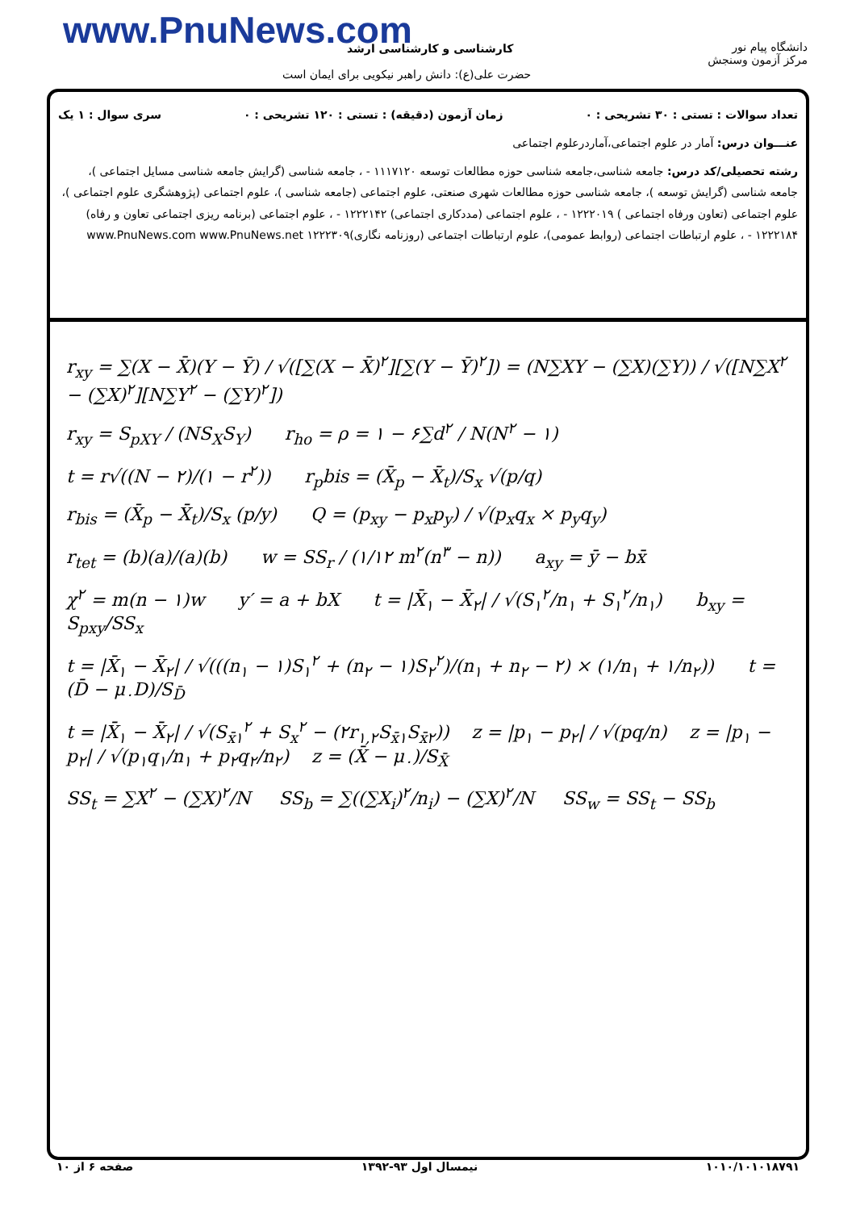www.PnuNews.com کارشناسی و کارشناسی ارشد
حضرت علی(ع): دانش راهبر نیکویی برای ایمان است
دانشگاه پیام نور
مرکز آزمون وسنجش
تعداد سوالات : تستی : ۳۰ تشریحی : ۰ زمان آزمون (دقیقه) : تستی : ۱۲۰ تشریحی : ۰ سری سوال : ۱ یک
عنـــوان درس: آمار در علوم اجتماعی،آماردرعلوم اجتماعی
رشته تحصیلی/کد درس: جامعه شناسی،جامعه شناسی حوزه مطالعات توسعه ۱۱۱۷۱۲۰ - ، جامعه شناسی (گرایش جامعه شناسی مسایل اجتماعی )، جامعه شناسی (گرایش توسعه )، جامعه شناسی حوزه مطالعات شهری صنعتی، علوم اجتماعی (جامعه شناسی )، علوم اجتماعی (پژوهشگری علوم اجتماعی )، علوم اجتماعی (تعاون ورفاه اجتماعی ) ۱۲۲۲۰۱۹ - ، علوم اجتماعی (مددکاری اجتماعی) ۱۲۲۲۱۴۲ - ، علوم اجتماعی (برنامه ریزی اجتماعی تعاون و رفاه) ۱۲۲۲۱۸۴ - ، علوم ارتباطات اجتماعی (روابط عمومی)، علوم ارتباطات اجتماعی (روزنامه نگاری)۱۲۲۲۳۰۹ www.PnuNews.com www.PnuNews.net
r<sub>xy</sub> = ∑(X − X̄)(Y − Ȳ) / √([∑(X − X̄)<sup>۲</sup>][∑(Y − Ȳ)<sup>۲</sup>]) = (N∑XY − (∑X)(∑Y)) / √([N∑X<sup>۲</sup> − (∑X)<sup>۲</sup>][N∑Y<sup>۲</sup> − (∑Y)<sup>۲</sup>])
r<sub>xy</sub> = S<sub>pXY</sub> / (NS<sub>X</sub>S<sub>Y</sub>) r<sub>ho</sub> = ρ = ۱ − ۶∑d<sup>۲</sup> / N(N<sup>۲</sup> − ۱)
t = r√((N − ۲)/(۱ − r<sup>۲</sup>)) r<sub>p</sub>bis = (X̄<sub>p</sub> − X̄<sub>t</sub>)/S<sub>x</sub> √(p/q)
r<sub>bis</sub> = (X̄<sub>p</sub> − X̄<sub>t</sub>)/S<sub>x</sub> (p/y) Q = (p<sub>xy</sub> − p<sub>x</sub>p<sub>y</sub>) / √(p<sub>x</sub>q<sub>x</sub> × p<sub>y</sub>q<sub>y</sub>)
r<sub>tet</sub> = (b)(a)/(a)(b) w = SS<sub>r</sub> / (۱/۱۲ m<sup>۲</sup>(n<sup>۳</sup> − n)) a<sub>xy</sub> = ȳ − bx̄
χ<sup>۲</sup> = m(n − ۱)w y′ = a + bX t = |X̄<sub>۱</sub> − X̄<sub>۲</sub>| / √(S<sub>۱</sub><sup>۲</sup>/n<sub>۱</sub> + S<sub>۱</sub><sup>۲</sup>/n<sub>۱</sub>) b<sub>xy</sub> = S<sub>pxy</sub>/SS<sub>x</sub>
t = |X̄<sub>۱</sub> − X̄<sub>۲</sub>| / √(((n<sub>۱</sub> − ۱)S<sub>۱</sub><sup>۲</sup> + (n<sub>۲</sub> − ۱)S<sub>۲</sub><sup>۲</sup>)/(n<sub>۱</sub> + n<sub>۲</sub> − ۲) × (۱/n<sub>۱</sub> + ۱/n<sub>۲</sub>)) t = (D̄ − μ<sub>۰</sub>D)/S<sub>D̄</sub>
t = |X̄<sub>۱</sub> − X̄<sub>۲</sub>| / √(S<sub>x̄۱</sub><sup>۲</sup> + S<sub>x</sub><sup>۲</sup> − (۲r<sub>۱,۲</sub>S<sub>x̄۱</sub>S<sub>x̄۲</sub>)) z = |p<sub>۱</sub> − p<sub>۲</sub>| / √(pq/n) z = |p<sub>۱</sub> − p<sub>۲</sub>| / √(p<sub>۱</sub>q<sub>۱</sub>/n<sub>۱</sub> + p<sub>۲</sub>q<sub>۲</sub>/n<sub>۲</sub>) z = (X̄ − μ<sub>۰</sub>)/S<sub>X̄</sub>
SS<sub>t</sub> = ∑X<sup>۲</sup> − (∑X)<sup>۲</sup>/N SS<sub>b</sub> = ∑((∑X<sub>i</sub>)<sup>۲</sup>/n<sub>i</sub>) − (∑X)<sup>۲</sup>/N SS<sub>w</sub> = SS<sub>t</sub> − SS<sub>b</sub>
۱۰۱۰/۱۰۱۰۱۸۷۹۱ نیمسال اول ۹۳-۱۳۹۲ صفحه ۶ از ۱۰